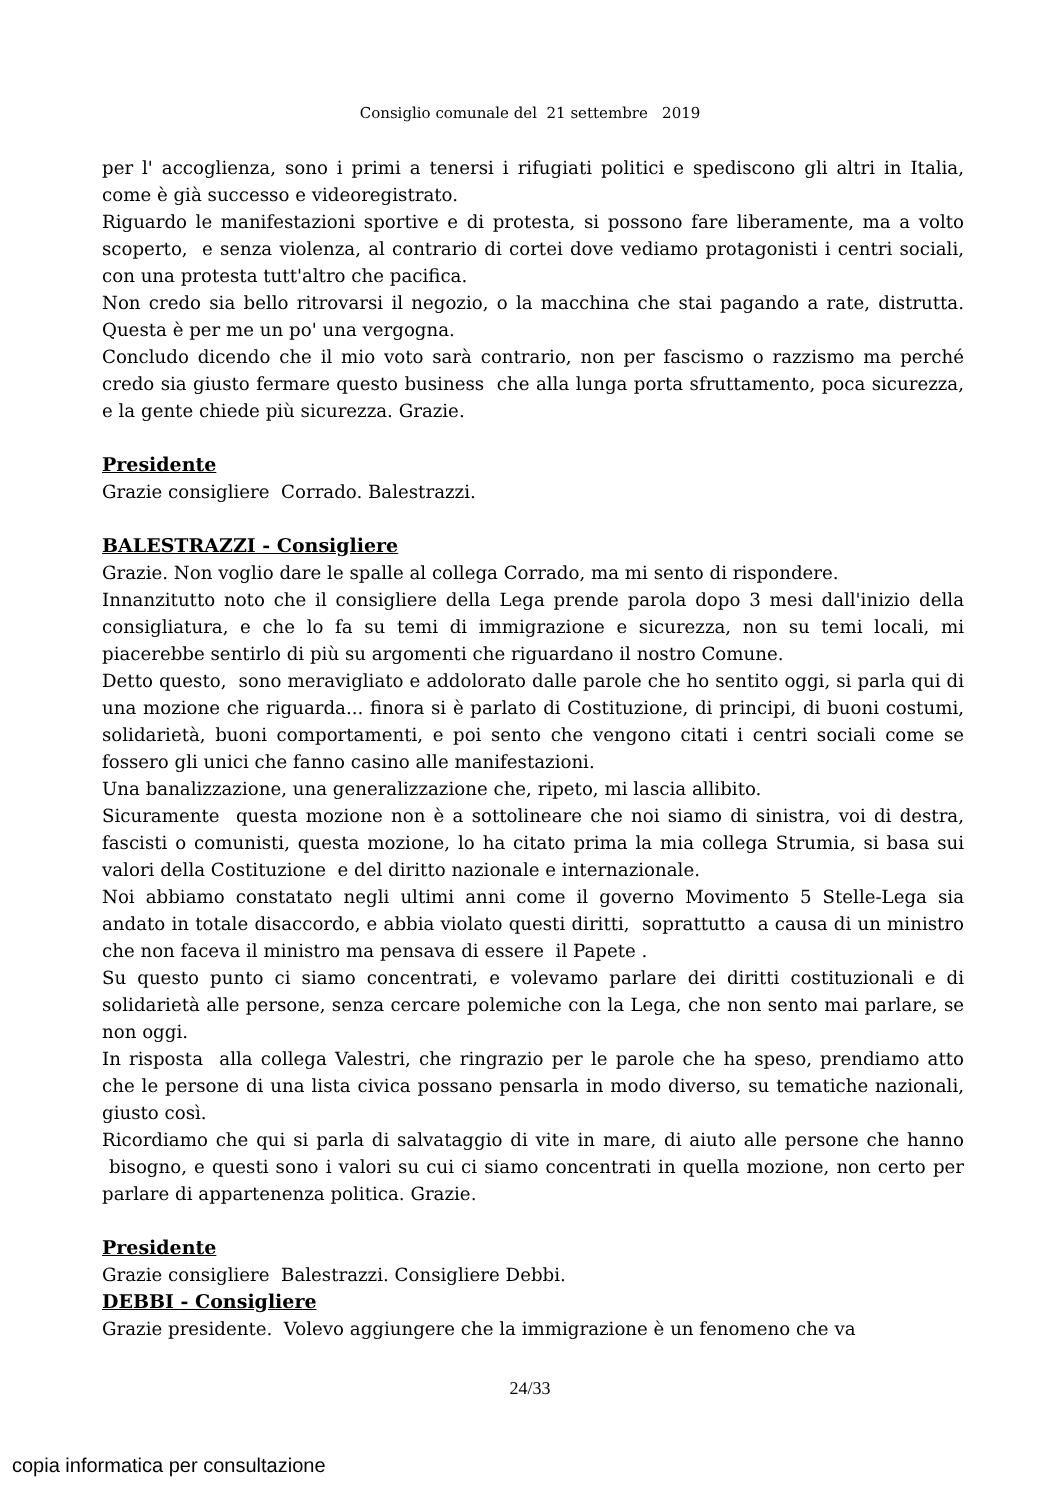Consiglio comunale del 21 settembre 2019
per l' accoglienza, sono i primi a tenersi i rifugiati politici e spediscono gli altri in Italia, come è già successo e videoregistrato.
Riguardo le manifestazioni sportive e di protesta, si possono fare liberamente, ma a volto scoperto, e senza violenza, al contrario di cortei dove vediamo protagonisti i centri sociali, con una protesta tutt'altro che pacifica.
Non credo sia bello ritrovarsi il negozio, o la macchina che stai pagando a rate, distrutta. Questa è per me un po' una vergogna.
Concludo dicendo che il mio voto sarà contrario, non per fascismo o razzismo ma perché credo sia giusto fermare questo business che alla lunga porta sfruttamento, poca sicurezza, e la gente chiede più sicurezza. Grazie.
Presidente
Grazie consigliere Corrado. Balestrazzi.
BALESTRAZZI - Consigliere
Grazie. Non voglio dare le spalle al collega Corrado, ma mi sento di rispondere.
Innanzitutto noto che il consigliere della Lega prende parola dopo 3 mesi dall'inizio della consigliatura, e che lo fa su temi di immigrazione e sicurezza, non su temi locali, mi piacerebbe sentirlo di più su argomenti che riguardano il nostro Comune.
Detto questo, sono meravigliato e addolorato dalle parole che ho sentito oggi, si parla qui di una mozione che riguarda... finora si è parlato di Costituzione, di principi, di buoni costumi, solidarietà, buoni comportamenti, e poi sento che vengono citati i centri sociali come se fossero gli unici che fanno casino alle manifestazioni.
Una banalizzazione, una generalizzazione che, ripeto, mi lascia allibito.
Sicuramente questa mozione non è a sottolineare che noi siamo di sinistra, voi di destra, fascisti o comunisti, questa mozione, lo ha citato prima la mia collega Strumia, si basa sui valori della Costituzione e del diritto nazionale e internazionale.
Noi abbiamo constatato negli ultimi anni come il governo Movimento 5 Stelle-Lega sia andato in totale disaccordo, e abbia violato questi diritti, soprattutto a causa di un ministro che non faceva il ministro ma pensava di essere il Papete .
Su questo punto ci siamo concentrati, e volevamo parlare dei diritti costituzionali e di solidarietà alle persone, senza cercare polemiche con la Lega, che non sento mai parlare, se non oggi.
In risposta alla collega Valestri, che ringrazio per le parole che ha speso, prendiamo atto che le persone di una lista civica possano pensarla in modo diverso, su tematiche nazionali, giusto così.
Ricordiamo che qui si parla di salvataggio di vite in mare, di aiuto alle persone che hanno bisogno, e questi sono i valori su cui ci siamo concentrati in quella mozione, non certo per parlare di appartenenza politica. Grazie.
Presidente
Grazie consigliere Balestrazzi. Consigliere Debbi.
DEBBI - Consigliere
Grazie presidente. Volevo aggiungere che la immigrazione è un fenomeno che va
24/33
copia informatica per consultazione